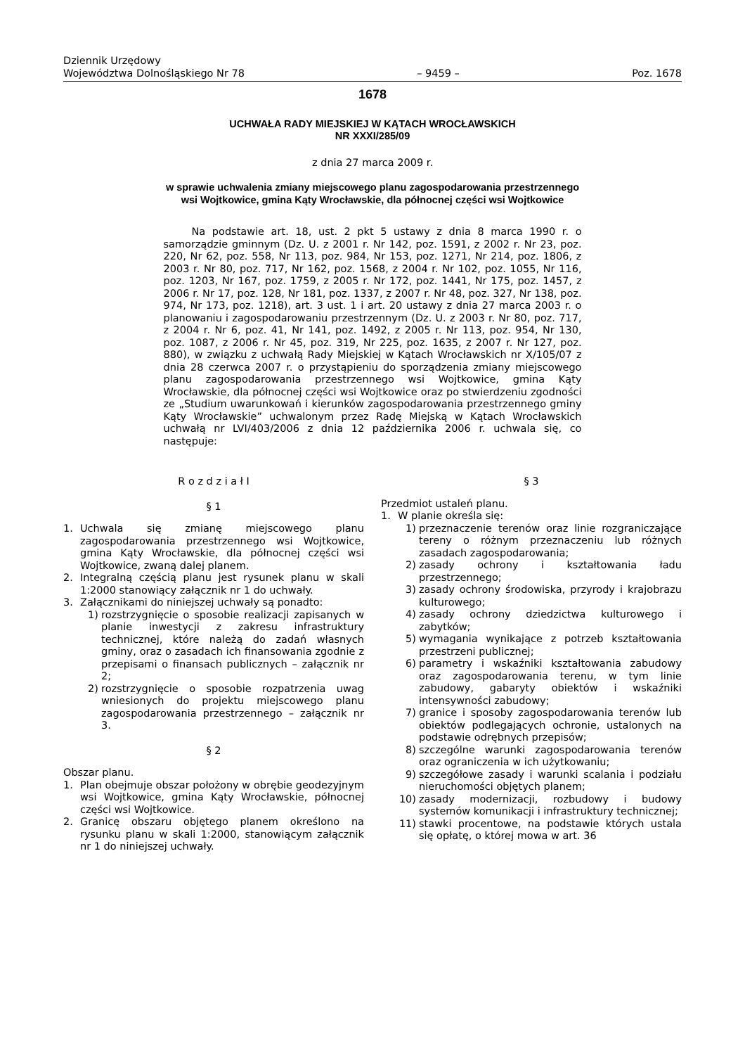Dziennik Urzędowy
Województwa Dolnośląskiego Nr 78
– 9459 –
Poz. 1678
1678
UCHWAŁA RADY MIEJSKIEJ W KĄTACH WROCŁAWSKICH
NR XXXI/285/09
z dnia 27 marca 2009 r.
w sprawie uchwalenia zmiany miejscowego planu zagospodarowania przestrzennego wsi Wojtkowice, gmina Kąty Wrocławskie, dla północnej części wsi Wojtkowice
Na podstawie art. 18, ust. 2 pkt 5 ustawy z dnia 8 marca 1990 r. o samorządzie gminnym (Dz. U. z 2001 r. Nr 142, poz. 1591, z 2002 r. Nr 23, poz. 220, Nr 62, poz. 558, Nr 113, poz. 984, Nr 153, poz. 1271, Nr 214, poz. 1806, z 2003 r. Nr 80, poz. 717, Nr 162, poz. 1568, z 2004 r. Nr 102, poz. 1055, Nr 116, poz. 1203, Nr 167, poz. 1759, z 2005 r. Nr 172, poz. 1441, Nr 175, poz. 1457, z 2006 r. Nr 17, poz. 128, Nr 181, poz. 1337, z 2007 r. Nr 48, poz. 327, Nr 138, poz. 974, Nr 173, poz. 1218), art. 3 ust. 1 i art. 20 ustawy z dnia 27 marca 2003 r. o planowaniu i zagospodarowaniu przestrzennym (Dz. U. z 2003 r. Nr 80, poz. 717, z 2004 r. Nr 6, poz. 41, Nr 141, poz. 1492, z 2005 r. Nr 113, poz. 954, Nr 130, poz. 1087, z 2006 r. Nr 45, poz. 319, Nr 225, poz. 1635, z 2007 r. Nr 127, poz. 880), w związku z uchwałą Rady Miejskiej w Kątach Wrocławskich nr X/105/07 z dnia 28 czerwca 2007 r. o przystąpieniu do sporządzenia zmiany miejscowego planu zagospodarowania przestrzennego wsi Wojtkowice, gmina Kąty Wrocławskie, dla północnej części wsi Wojtkowice oraz po stwierdzeniu zgodności ze „Studium uwarunkowań i kierunków zagospodarowania przestrzennego gminy Kąty Wrocławskie” uchwalonym przez Radę Miejską w Kątach Wrocławskich uchwałą nr LVI/403/2006 z dnia 12 października 2006 r. uchwala się, co następuje:
R o z d z i a ł I
§ 1
1. Uchwala się zmianę miejscowego planu zagospodarowania przestrzennego wsi Wojtkowice, gmina Kąty Wrocławskie, dla północnej części wsi Wojtkowice, zwaną dalej planem.
2. Integralną częścią planu jest rysunek planu w skali 1:2000 stanowiący załącznik nr 1 do uchwały.
3. Załącznikami do niniejszej uchwały są ponadto:
1) rozstrzygnięcie o sposobie realizacji zapisanych w planie inwestycji z zakresu infrastruktury technicznej, które należą do zadań własnych gminy, oraz o zasadach ich finansowania zgodnie z przepisami o finansach publicznych – załącznik nr 2;
2) rozstrzygnięcie o sposobie rozpatrzenia uwag wniesionych do projektu miejscowego planu zagospodarowania przestrzennego – załącznik nr 3.
§ 2
Obszar planu.
1. Plan obejmuje obszar położony w obrębie geodezyjnym wsi Wojtkowice, gmina Kąty Wrocławskie, północnej części wsi Wojtkowice.
2. Granicę obszaru objętego planem określono na rysunku planu w skali 1:2000, stanowiącym załącznik nr 1 do niniejszej uchwały.
§ 3
Przedmiot ustaleń planu.
1. W planie określa się:
1) przeznaczenie terenów oraz linie rozgraniczające tereny o różnym przeznaczeniu lub różnych zasadach zagospodarowania;
2) zasady ochrony i kształtowania ładu przestrzennego;
3) zasady ochrony środowiska, przyrody i krajobrazu kulturowego;
4) zasady ochrony dziedzictwa kulturowego i zabytków;
5) wymagania wynikające z potrzeb kształtowania przestrzeni publicznej;
6) parametry i wskaźniki kształtowania zabudowy oraz zagospodarowania terenu, w tym linie zabudowy, gabaryty obiektów i wskaźniki intensywności zabudowy;
7) granice i sposoby zagospodarowania terenów lub obiektów podlegających ochronie, ustalonych na podstawie odrębnych przepisów;
8) szczególne warunki zagospodarowania terenów oraz ograniczenia w ich użytkowaniu;
9) szczegółowe zasady i warunki scalania i podziału nieruchomości objętych planem;
10) zasady modernizacji, rozbudowy i budowy systemów komunikacji i infrastruktury technicznej;
11) stawki procentowe, na podstawie których ustala się opłatę, o której mowa w art. 36